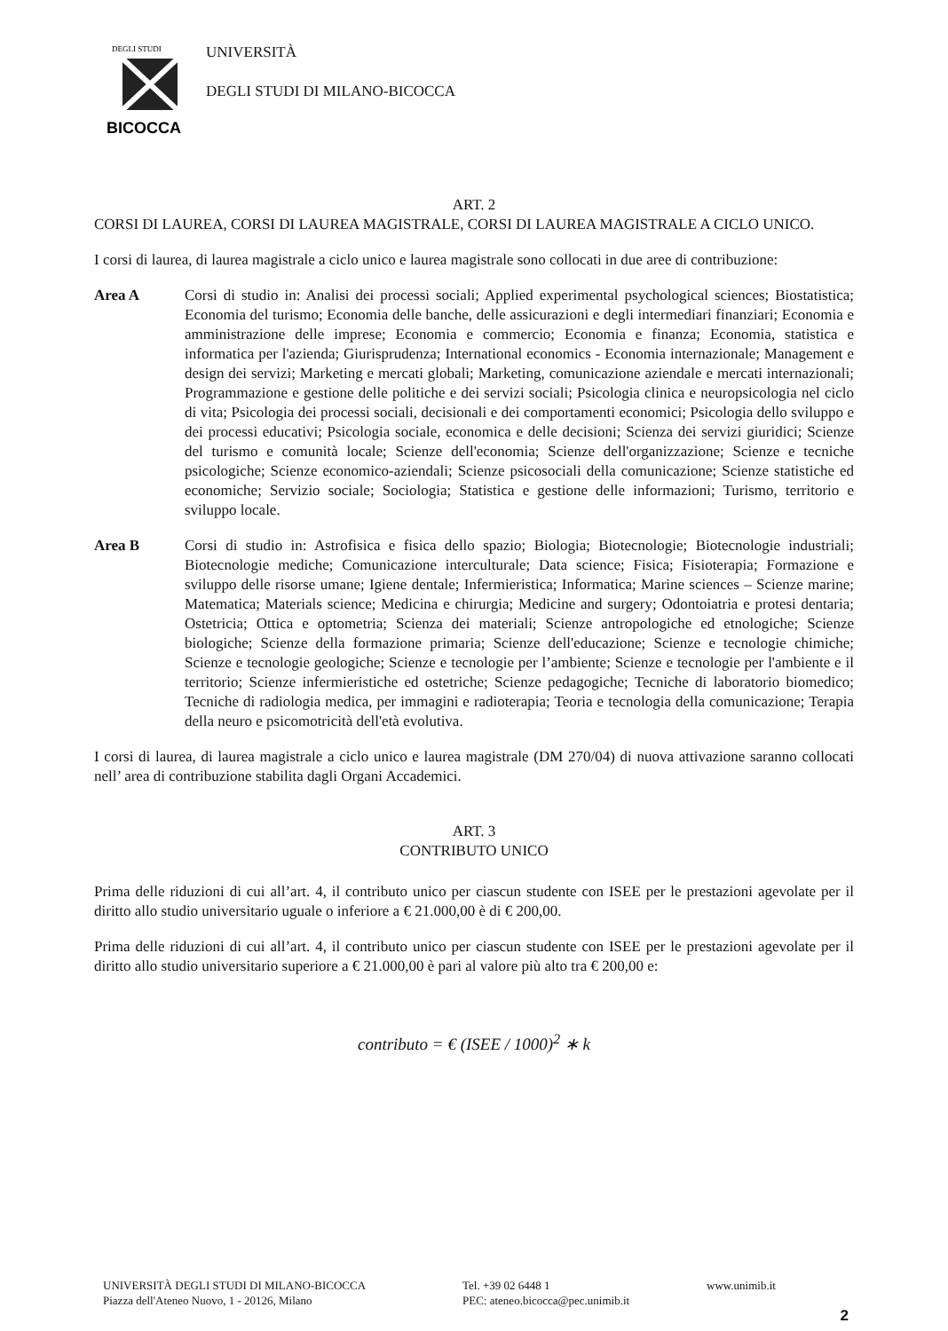DEGLI STUDI
BICOCCA
UNIVERSITÀ
DEGLI STUDI DI MILANO-BICOCCA
ART. 2
CORSI DI LAUREA, CORSI DI LAUREA MAGISTRALE, CORSI DI LAUREA MAGISTRALE A CICLO UNICO.
I corsi di laurea, di laurea magistrale a ciclo unico e laurea magistrale sono collocati in due aree di contribuzione:
Area A Corsi di studio in: Analisi dei processi sociali; Applied experimental psychological sciences; Biostatistica; Economia del turismo; Economia delle banche, delle assicurazioni e degli intermediari finanziari; Economia e amministrazione delle imprese; Economia e commercio; Economia e finanza; Economia, statistica e informatica per l'azienda; Giurisprudenza; International economics - Economia internazionale; Management e design dei servizi; Marketing e mercati globali; Marketing, comunicazione aziendale e mercati internazionali; Programmazione e gestione delle politiche e dei servizi sociali; Psicologia clinica e neuropsicologia nel ciclo di vita; Psicologia dei processi sociali, decisionali e dei comportamenti economici; Psicologia dello sviluppo e dei processi educativi; Psicologia sociale, economica e delle decisioni; Scienza dei servizi giuridici; Scienze del turismo e comunità locale; Scienze dell'economia; Scienze dell'organizzazione; Scienze e tecniche psicologiche; Scienze economico-aziendali; Scienze psicosociali della comunicazione; Scienze statistiche ed economiche; Servizio sociale; Sociologia; Statistica e gestione delle informazioni; Turismo, territorio e sviluppo locale.
Area B Corsi di studio in: Astrofisica e fisica dello spazio; Biologia; Biotecnologie; Biotecnologie industriali; Biotecnologie mediche; Comunicazione interculturale; Data science; Fisica; Fisioterapia; Formazione e sviluppo delle risorse umane; Igiene dentale; Infermieristica; Informatica; Marine sciences – Scienze marine; Matematica; Materials science; Medicina e chirurgia; Medicine and surgery; Odontoiatria e protesi dentaria; Ostetricia; Ottica e optometria; Scienza dei materiali; Scienze antropologiche ed etnologiche; Scienze biologiche; Scienze della formazione primaria; Scienze dell'educazione; Scienze e tecnologie chimiche; Scienze e tecnologie geologiche; Scienze e tecnologie per l’ambiente; Scienze e tecnologie per l'ambiente e il territorio; Scienze infermieristiche ed ostetriche; Scienze pedagogiche; Tecniche di laboratorio biomedico; Tecniche di radiologia medica, per immagini e radioterapia; Teoria e tecnologia della comunicazione; Terapia della neuro e psicomotricità dell'età evolutiva.
I corsi di laurea, di laurea magistrale a ciclo unico e laurea magistrale (DM 270/04) di nuova attivazione saranno collocati nell’ area di contribuzione stabilita dagli Organi Accademici.
ART. 3
CONTRIBUTO UNICO
Prima delle riduzioni di cui all’art. 4, il contributo unico per ciascun studente con ISEE per le prestazioni agevolate per il diritto allo studio universitario uguale o inferiore a € 21.000,00 è di € 200,00.
Prima delle riduzioni di cui all’art. 4, il contributo unico per ciascun studente con ISEE per le prestazioni agevolate per il diritto allo studio universitario superiore a € 21.000,00 è pari al valore più alto tra € 200,00 e:
contributo = € (ISEE / 1000)<sup>2</sup> ∗ k
UNIVERSITÀ DEGLI STUDI DI MILANO-BICOCCA
Piazza dell'Ateneo Nuovo, 1 - 20126, Milano
Tel. +39 02 6448 1
PEC: ateneo.bicocca@pec.unimib.it
www.unimib.it
2